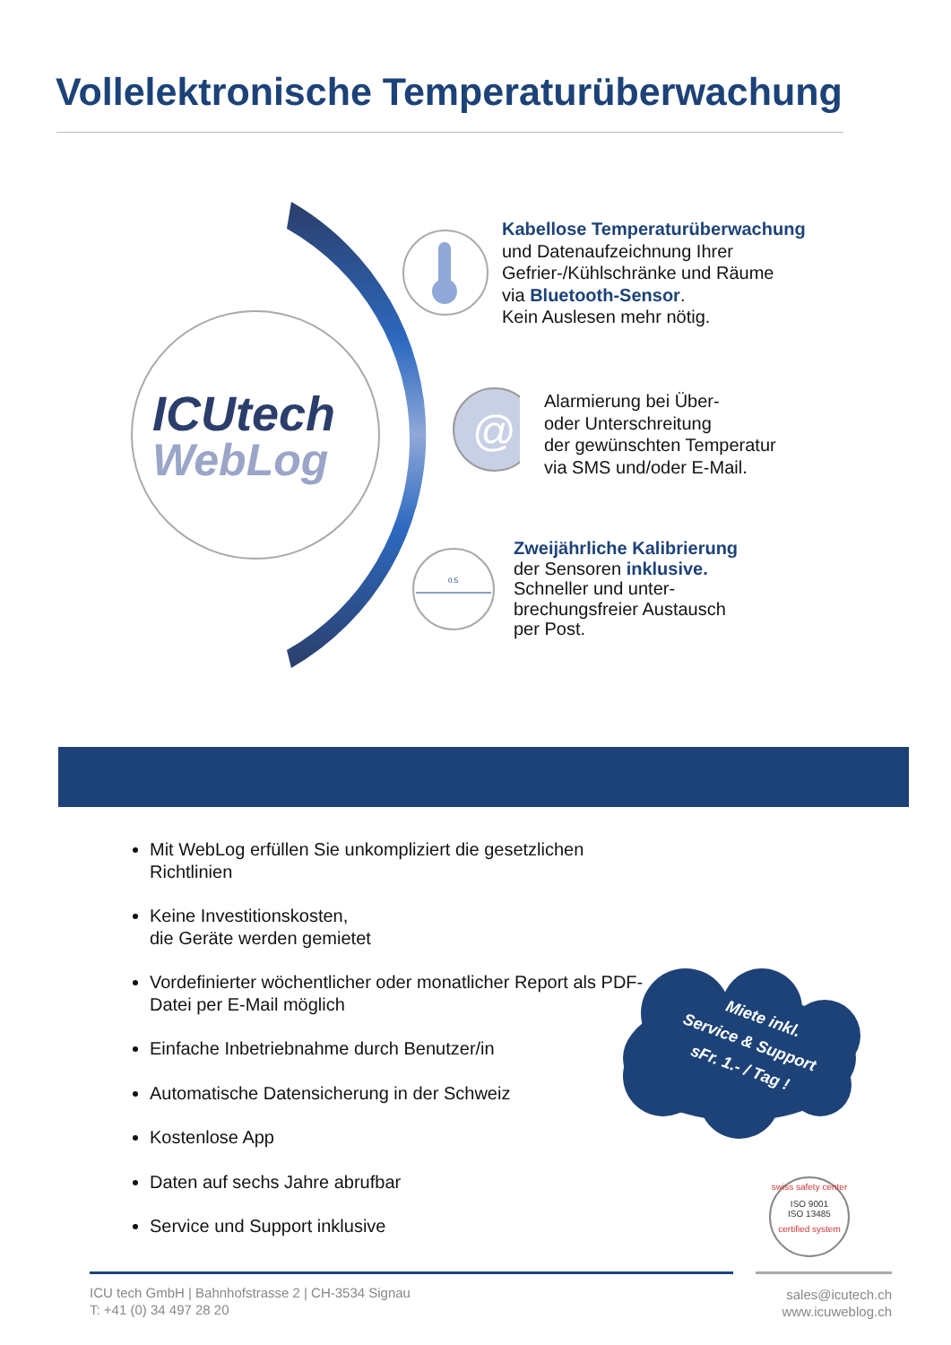Vollelektronische Temperaturüberwachung
ICUtech
WebLog
@
0.5
Kabellose Temperaturüberwachung
und Datenaufzeichnung Ihrer
Gefrier-/Kühlschränke und Räume
via Bluetooth-Sensor.
Kein Auslesen mehr nötig.
Alarmierung bei Über-
oder Unterschreitung
der gewünschten Temperatur
via SMS und/oder E-Mail.
Zweijährliche Kalibrierung
der Sensoren inklusive.
Schneller und unter-
brechungsfreier Austausch
per Post.
Mit WebLog erfüllen Sie unkompliziert die gesetzlichen Richtlinien
Keine Investitionskosten,
die Geräte werden gemietet
Vordefinierter wöchentlicher oder monatlicher Report als PDF-Datei per E-Mail möglich
Einfache Inbetriebnahme durch Benutzer/in
Automatische Datensicherung in der Schweiz
Kostenlose App
Daten auf sechs Jahre abrufbar
Service und Support inklusive
Miete inkl.
Service & Support
sFr. 1.- / Tag !
swiss safety center
ISO 9001
ISO 13485
certified system
ICU tech GmbH | Bahnhofstrasse 2 | CH-3534 Signau
T: +41 (0) 34 497 28 20
sales@icutech.ch
www.icuweblog.ch